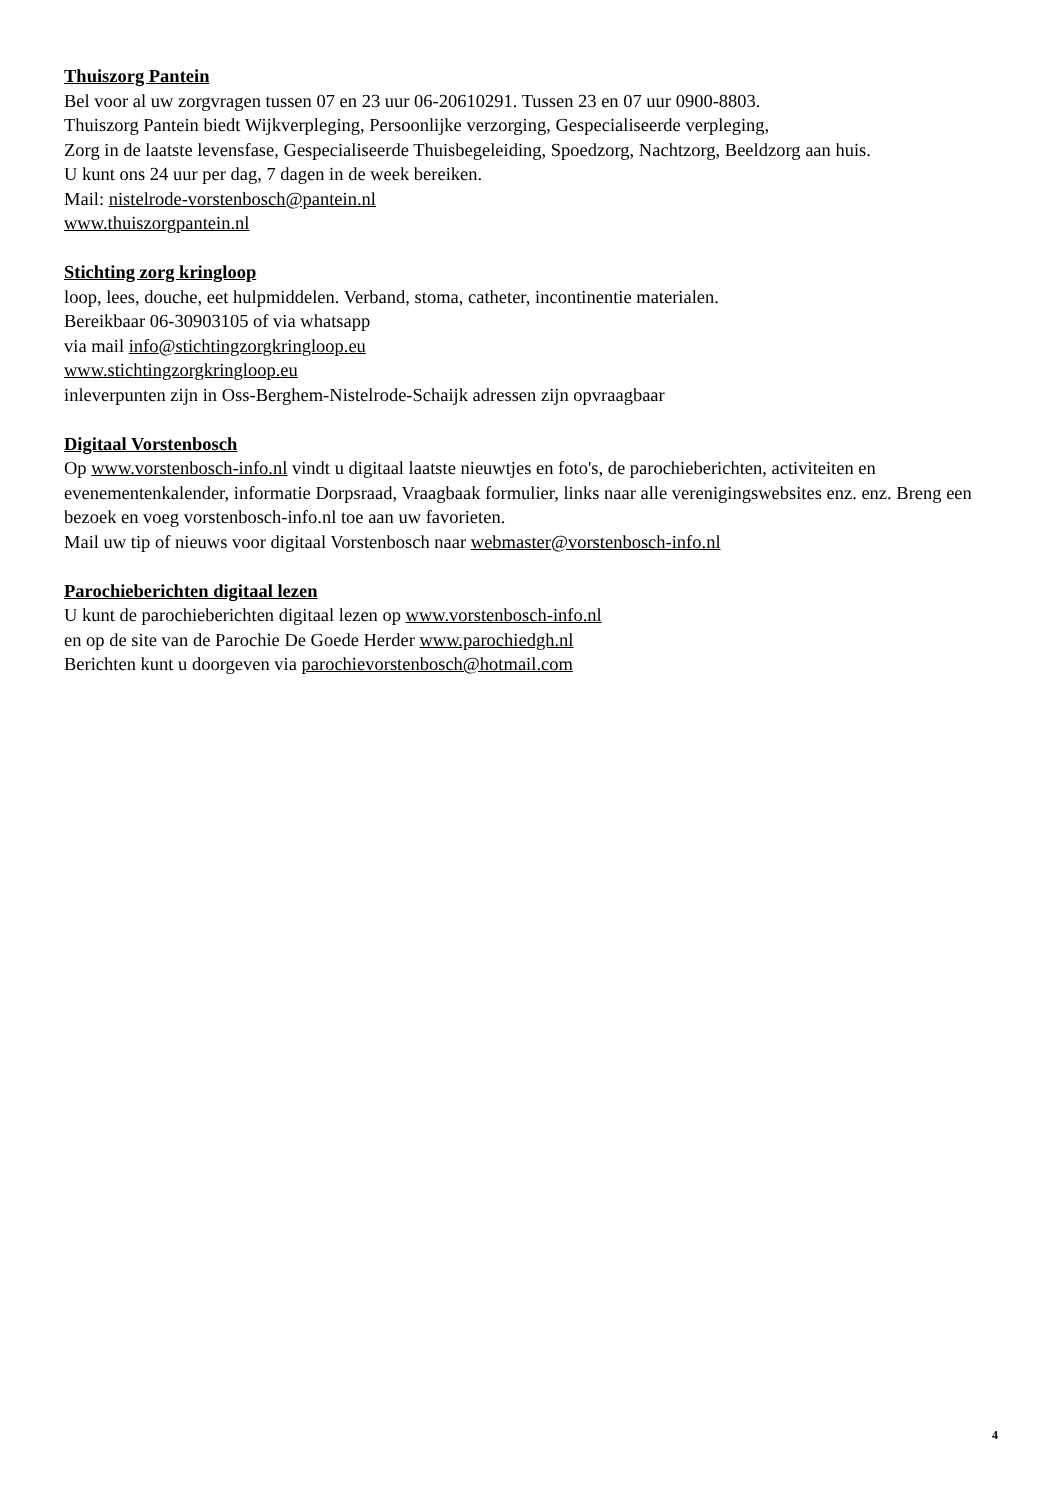Thuiszorg Pantein
Bel voor al uw zorgvragen tussen 07 en 23 uur 06-20610291. Tussen 23 en 07 uur 0900-8803.
Thuiszorg Pantein biedt Wijkverpleging, Persoonlijke verzorging, Gespecialiseerde verpleging,
Zorg in de laatste levensfase, Gespecialiseerde Thuisbegeleiding, Spoedzorg, Nachtzorg, Beeldzorg aan huis.
U kunt ons 24 uur per dag, 7 dagen in de week bereiken.
Mail: nistelrode-vorstenbosch@pantein.nl
www.thuiszorgpantein.nl
Stichting zorg kringloop
loop, lees, douche, eet hulpmiddelen. Verband, stoma, catheter, incontinentie materialen.
Bereikbaar 06-30903105 of via whatsapp
via mail info@stichtingzorgkringloop.eu
www.stichtingzorgkringloop.eu
inleverpunten zijn in Oss-Berghem-Nistelrode-Schaijk adressen zijn opvraagbaar
Digitaal Vorstenbosch
Op www.vorstenbosch-info.nl vindt u digitaal laatste nieuwtjes en foto's, de parochieberichten, activiteiten en evenementenkalender, informatie Dorpsraad, Vraagbaak formulier, links naar alle verenigingswebsites enz. enz. Breng een bezoek en voeg vorstenbosch-info.nl toe aan uw favorieten.
Mail uw tip of nieuws voor digitaal Vorstenbosch naar webmaster@vorstenbosch-info.nl
Parochieberichten digitaal lezen
U kunt de parochieberichten digitaal lezen op www.vorstenbosch-info.nl
en op de site van de Parochie De Goede Herder www.parochiedgh.nl
Berichten kunt u doorgeven via parochievorstenbosch@hotmail.com
4